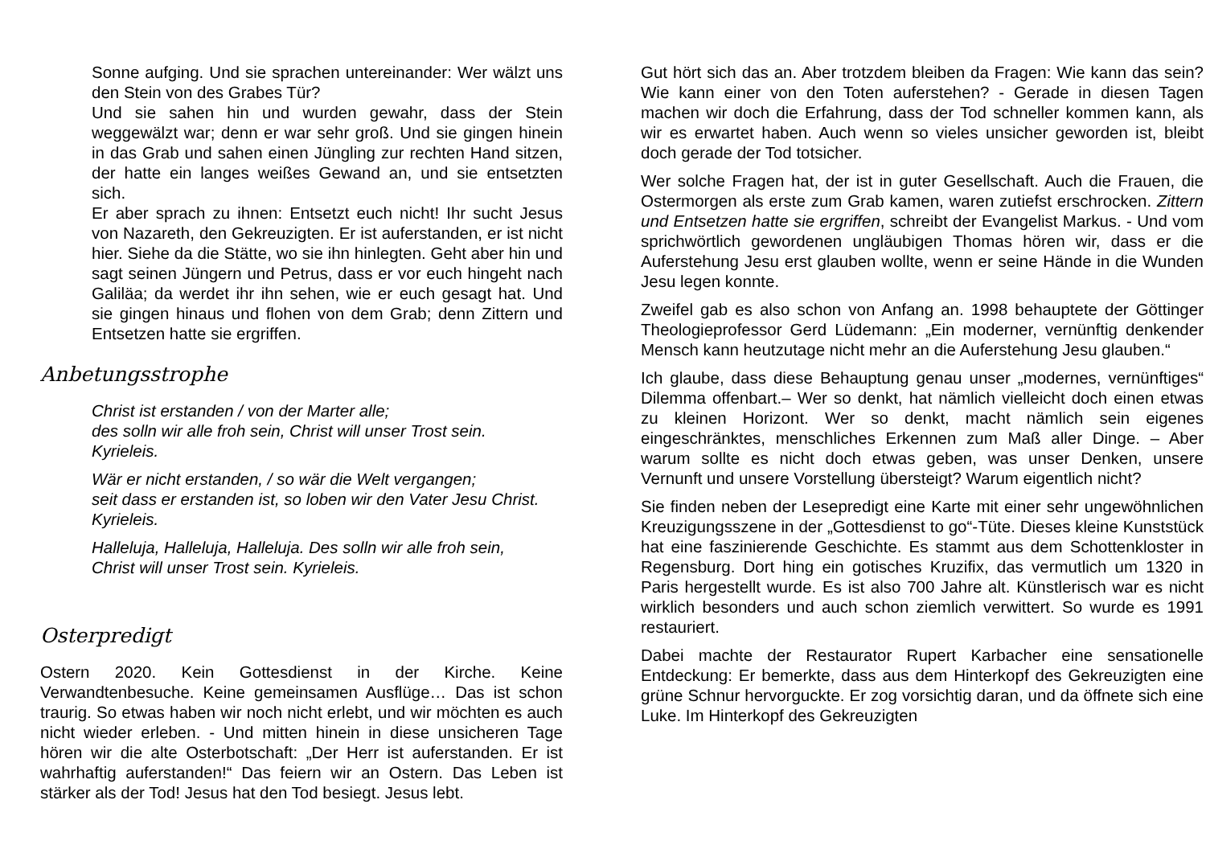Sonne aufging. Und sie sprachen untereinander: Wer wälzt uns den Stein von des Grabes Tür?
Und sie sahen hin und wurden gewahr, dass der Stein weggewälzt war; denn er war sehr groß. Und sie gingen hinein in das Grab und sahen einen Jüngling zur rechten Hand sitzen, der hatte ein langes weißes Gewand an, und sie entsetzten sich.
Er aber sprach zu ihnen: Entsetzt euch nicht! Ihr sucht Jesus von Nazareth, den Gekreuzigten. Er ist auferstanden, er ist nicht hier. Siehe da die Stätte, wo sie ihn hinlegten. Geht aber hin und sagt seinen Jüngern und Petrus, dass er vor euch hingeht nach Galiläa; da werdet ihr ihn sehen, wie er euch gesagt hat. Und sie gingen hinaus und flohen von dem Grab; denn Zittern und Entsetzen hatte sie ergriffen.
Anbetungsstrophe
Christ ist erstanden / von der Marter alle;
des solln wir alle froh sein, Christ will unser Trost sein.
Kyrieleis.
Wär er nicht erstanden, / so wär die Welt vergangen;
seit dass er erstanden ist, so loben wir den Vater Jesu Christ.
Kyrieleis.
Halleluja, Halleluja, Halleluja. Des solln wir alle froh sein,
Christ will unser Trost sein. Kyrieleis.
Osterpredigt
Ostern 2020. Kein Gottesdienst in der Kirche. Keine Verwandtenbesuche. Keine gemeinsamen Ausflüge… Das ist schon traurig. So etwas haben wir noch nicht erlebt, und wir möchten es auch nicht wieder erleben. - Und mitten hinein in diese unsicheren Tage hören wir die alte Osterbotschaft: „Der Herr ist auferstanden. Er ist wahrhaftig auferstanden!“ Das feiern wir an Ostern. Das Leben ist stärker als der Tod! Jesus hat den Tod besiegt. Jesus lebt.
Gut hört sich das an. Aber trotzdem bleiben da Fragen: Wie kann das sein? Wie kann einer von den Toten auferstehen? - Gerade in diesen Tagen machen wir doch die Erfahrung, dass der Tod schneller kommen kann, als wir es erwartet haben. Auch wenn so vieles unsicher geworden ist, bleibt doch gerade der Tod totsicher.
Wer solche Fragen hat, der ist in guter Gesellschaft. Auch die Frauen, die Ostermorgen als erste zum Grab kamen, waren zutiefst erschrocken. Zittern und Entsetzen hatte sie ergriffen, schreibt der Evangelist Markus. - Und vom sprichwörtlich gewordenen ungläubigen Thomas hören wir, dass er die Auferstehung Jesu erst glauben wollte, wenn er seine Hände in die Wunden Jesu legen konnte.
Zweifel gab es also schon von Anfang an. 1998 behauptete der Göttinger Theologieprofessor Gerd Lüdemann: „Ein moderner, vernünftig denkender Mensch kann heutzutage nicht mehr an die Auferstehung Jesu glauben.“
Ich glaube, dass diese Behauptung genau unser „modernes, vernünftiges“ Dilemma offenbart.– Wer so denkt, hat nämlich vielleicht doch einen etwas zu kleinen Horizont. Wer so denkt, macht nämlich sein eigenes eingeschränktes, menschliches Erkennen zum Maß aller Dinge. – Aber warum sollte es nicht doch etwas geben, was unser Denken, unsere Vernunft und unsere Vorstellung übersteigt? Warum eigentlich nicht?
Sie finden neben der Lesepredigt eine Karte mit einer sehr ungewöhnlichen Kreuzigungsszene in der „Gottesdienst to go“-Tüte. Dieses kleine Kunststück hat eine faszinierende Geschichte. Es stammt aus dem Schottenkloster in Regensburg. Dort hing ein gotisches Kruzifix, das vermutlich um 1320 in Paris hergestellt wurde. Es ist also 700 Jahre alt. Künstlerisch war es nicht wirklich besonders und auch schon ziemlich verwittert. So wurde es 1991 restauriert.
Dabei machte der Restaurator Rupert Karbacher eine sensationelle Entdeckung: Er bemerkte, dass aus dem Hinterkopf des Gekreuzigten eine grüne Schnur hervorguckte. Er zog vorsichtig daran, und da öffnete sich eine Luke. Im Hinterkopf des Gekreuzigten